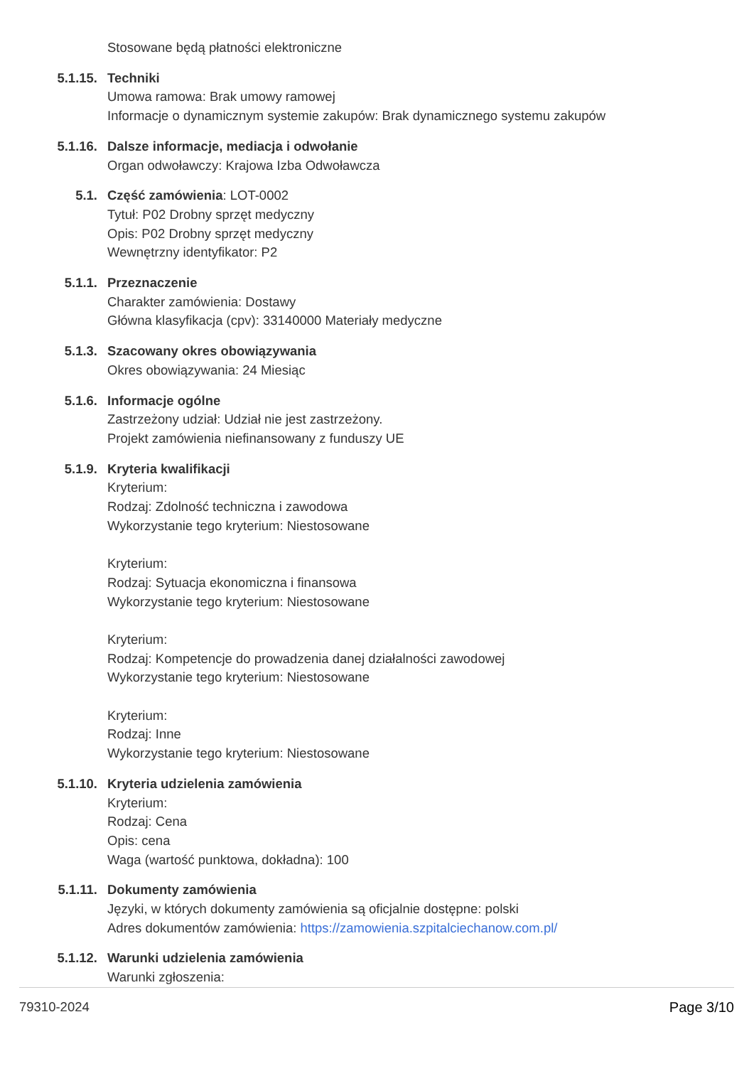Stosowane będą płatności elektroniczne
5.1.15. Techniki
Umowa ramowa: Brak umowy ramowej
Informacje o dynamicznym systemie zakupów: Brak dynamicznego systemu zakupów
5.1.16. Dalsze informacje, mediacja i odwołanie
Organ odwoławczy: Krajowa Izba Odwoławcza
5.1. Część zamówienia: LOT-0002
Tytuł: P02 Drobny sprzęt medyczny
Opis: P02 Drobny sprzęt medyczny
Wewnętrzny identyfikator: P2
5.1.1. Przeznaczenie
Charakter zamówienia: Dostawy
Główna klasyfikacja (cpv): 33140000 Materiały medyczne
5.1.3. Szacowany okres obowiązywania
Okres obowiązywania: 24 Miesiąc
5.1.6. Informacje ogólne
Zastrzeżony udział: Udział nie jest zastrzeżony.
Projekt zamówienia niefinansowany z funduszy UE
5.1.9. Kryteria kwalifikacji
Kryterium:
Rodzaj: Zdolność techniczna i zawodowa
Wykorzystanie tego kryterium: Niestosowane
Kryterium:
Rodzaj: Sytuacja ekonomiczna i finansowa
Wykorzystanie tego kryterium: Niestosowane
Kryterium:
Rodzaj: Kompetencje do prowadzenia danej działalności zawodowej
Wykorzystanie tego kryterium: Niestosowane
Kryterium:
Rodzaj: Inne
Wykorzystanie tego kryterium: Niestosowane
5.1.10. Kryteria udzielenia zamówienia
Kryterium:
Rodzaj: Cena
Opis: cena
Waga (wartość punktowa, dokładna): 100
5.1.11. Dokumenty zamówienia
Języki, w których dokumenty zamówienia są oficjalnie dostępne: polski
Adres dokumentów zamówienia: https://zamowienia.szpitalciechanow.com.pl/
5.1.12. Warunki udzielenia zamówienia
Warunki zgłoszenia:
79310-2024 Page 3/10